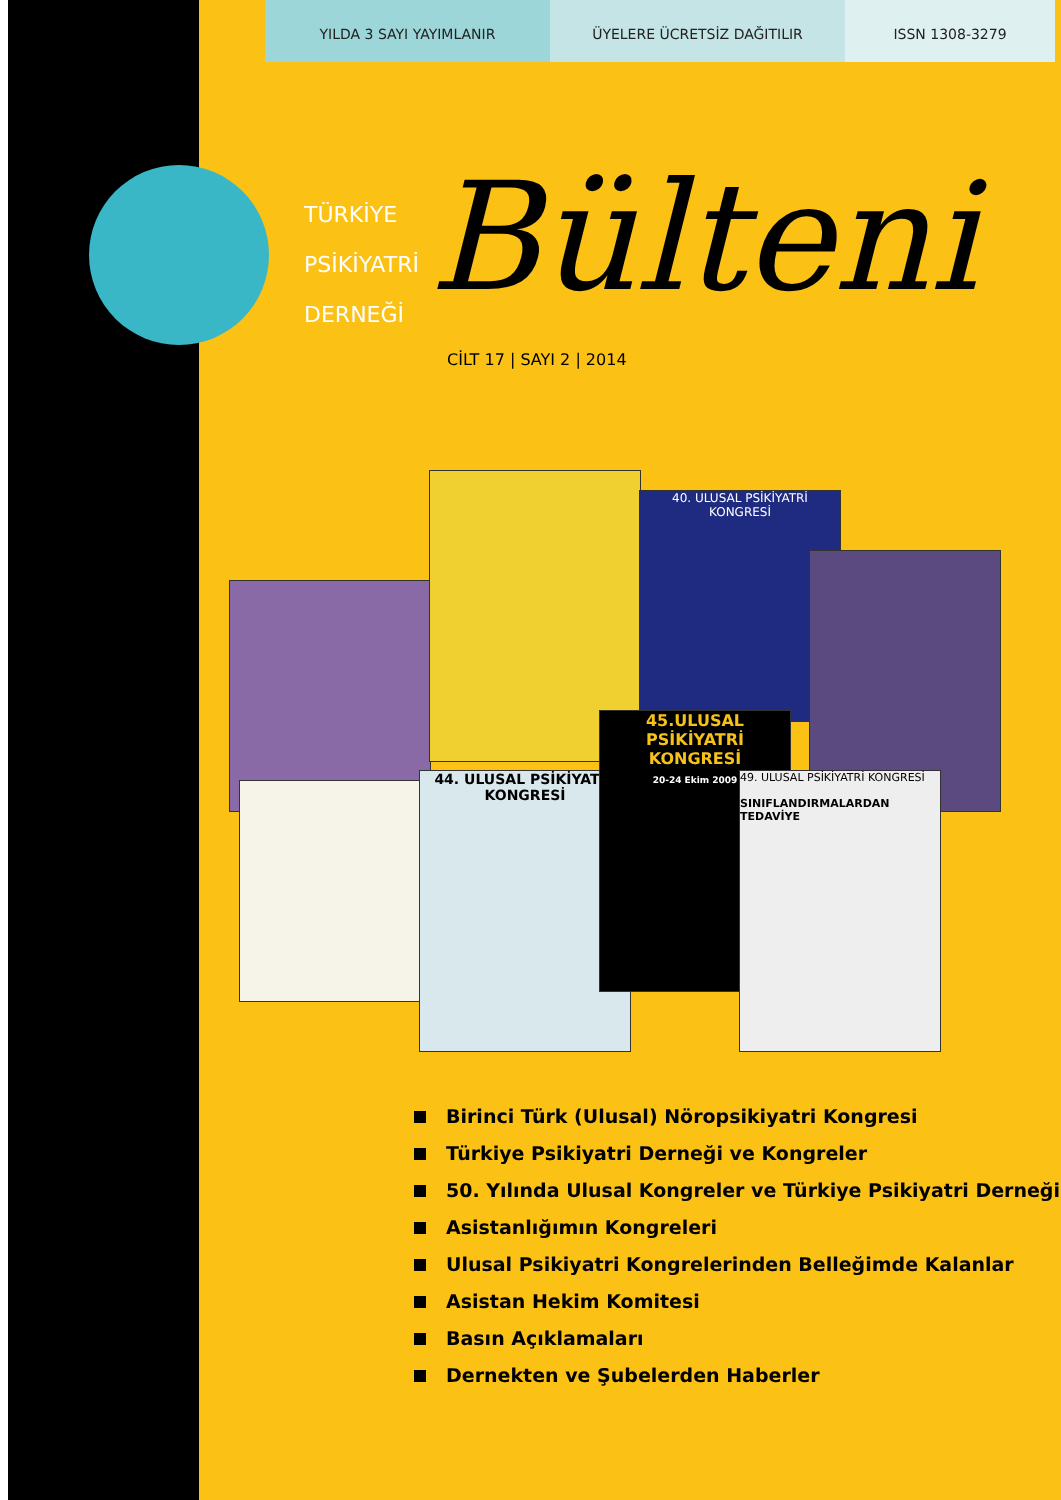YILDA 3 SAYI YAYIMLANIR ÜYELERE ÜCRETSİZ DAĞITILIR ISSN 1308-3279
TÜRKİYE
PSİKİYATRİ
DERNEĞİ
Bülteni
CİLT 17 | SAYI 2 | 2014
40. ULUSAL PSİKİYATRİ KONGRESİ
44. ULUSAL PSİKİYATRİ KONGRESİ
45.ULUSAL PSİKİYATRİ KONGRESİ
20-24 Ekim 2009
49. ULUSAL PSİKİYATRİ KONGRESİ
SINIFLANDIRMALARDAN TEDAVİYE
Birinci Türk (Ulusal) Nöropsikiyatri Kongresi
Türkiye Psikiyatri Derneği ve Kongreler
50. Yılında Ulusal Kongreler ve Türkiye Psikiyatri Derneği
Asistanlığımın Kongreleri
Ulusal Psikiyatri Kongrelerinden Belleğimde Kalanlar
Asistan Hekim Komitesi
Basın Açıklamaları
Dernekten ve Şubelerden Haberler